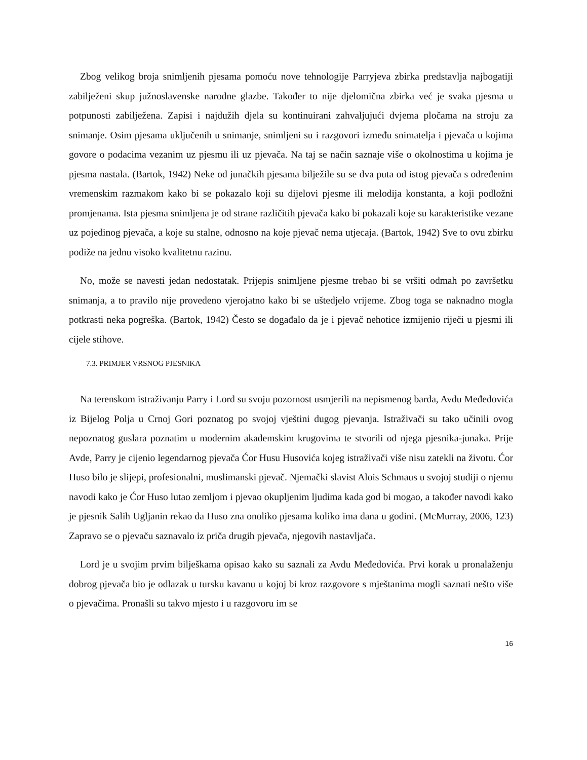Zbog velikog broja snimljenih pjesama pomoću nove tehnologije Parryjeva zbirka predstavlja najbogatiji zabilježeni skup južnoslavenske narodne glazbe. Također to nije djelomična zbirka već je svaka pjesma u potpunosti zabilježena. Zapisi i najdužih djela su kontinuirani zahvaljujući dvjema pločama na stroju za snimanje. Osim pjesama uključenih u snimanje, snimljeni su i razgovori između snimatelja i pjevača u kojima govore o podacima vezanim uz pjesmu ili uz pjevača. Na taj se način saznaje više o okolnostima u kojima je pjesma nastala. (Bartok, 1942) Neke od junačkih pjesama bilježile su se dva puta od istog pjevača s određenim vremenskim razmakom kako bi se pokazalo koji su dijelovi pjesme ili melodija konstanta, a koji podložni promjenama. Ista pjesma snimljena je od strane različitih pjevača kako bi pokazali koje su karakteristike vezane uz pojedinog pjevača, a koje su stalne, odnosno na koje pjevač nema utjecaja. (Bartok, 1942) Sve to ovu zbirku podiže na jednu visoko kvalitetnu razinu.
No, može se navesti jedan nedostatak. Prijepis snimljene pjesme trebao bi se vršiti odmah po završetku snimanja, a to pravilo nije provedeno vjerojatno kako bi se uštedjelo vrijeme. Zbog toga se naknadno mogla potkrasti neka pogreška. (Bartok, 1942) Često se događalo da je i pjevač nehotice izmijenio riječi u pjesmi ili cijele stihove.
7.3. PRIMJER VRSNOG PJESNIKA
Na terenskom istraživanju Parry i Lord su svoju pozornost usmjerili na nepismenog barda, Avdu Međedovića iz Bijelog Polja u Crnoj Gori poznatog po svojoj vještini dugog pjevanja. Istraživači su tako učinili ovog nepoznatog guslara poznatim u modernim akademskim krugovima te stvorili od njega pjesnika-junaka. Prije Avde, Parry je cijenio legendarnog pjevača Ćor Husu Husovića kojeg istraživači više nisu zatekli na životu. Ćor Huso bilo je slijepi, profesionalni, muslimanski pjevač. Njemački slavist Alois Schmaus u svojoj studiji o njemu navodi kako je Ćor Huso lutao zemljom i pjevao okupljenim ljudima kada god bi mogao, a također navodi kako je pjesnik Salih Ugljanin rekao da Huso zna onoliko pjesama koliko ima dana u godini. (McMurray, 2006, 123) Zapravo se o pjevaču saznavalo iz priča drugih pjevača, njegovih nastavljača.
Lord je u svojim prvim bilješkama opisao kako su saznali za Avdu Međedovića. Prvi korak u pronalaženju dobrog pjevača bio je odlazak u tursku kavanu u kojoj bi kroz razgovore s mještanima mogli saznati nešto više o pjevačima. Pronašli su takvo mjesto i u razgovoru im se
16